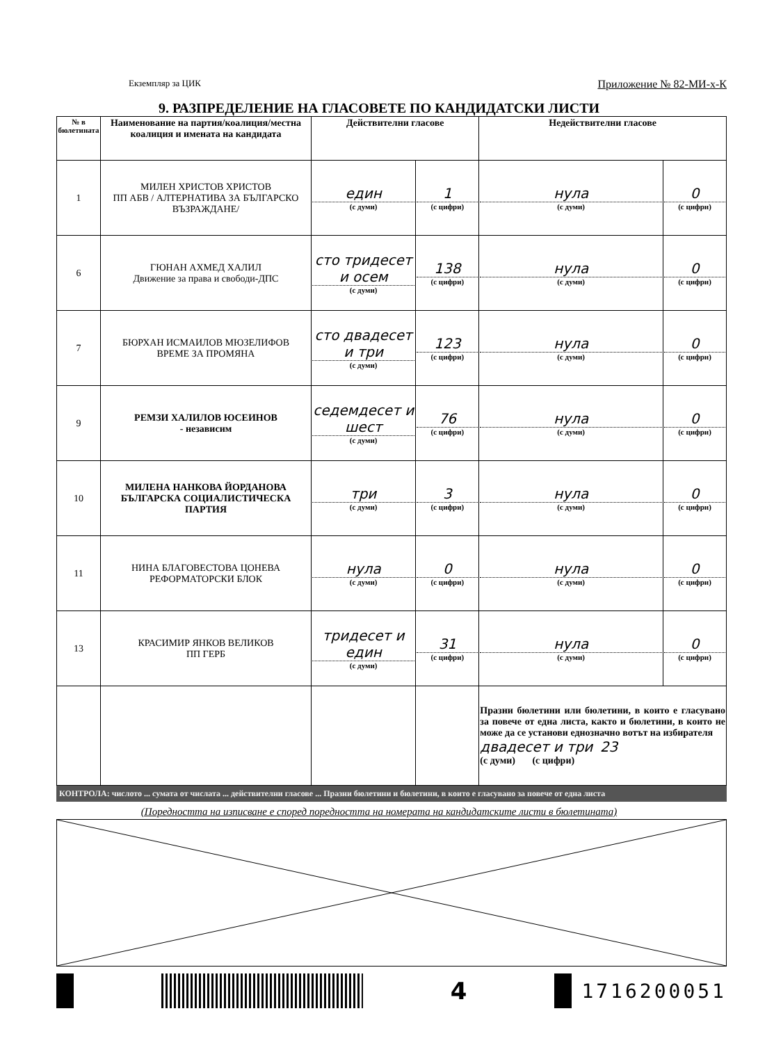Екземпляр за ЦИК Приложение № 82-МИ-х-К
9. РАЗПРЕДЕЛЕНИЕ НА ГЛАСОВЕТЕ ПО КАНДИДАТСКИ ЛИСТИ
| № в бюлетината | Наименование на партия/коалиция/местна коалиция и имената на кандидата | Действителни гласове | | Недействителни гласове | |
| --- | --- | --- | --- | --- | --- |
| 1 | МИЛЕН ХРИСТОВ ХРИСТОВ ПП АБВ / АЛТЕРНАТИВА ЗА БЪЛГАРСКО ВЪЗРАЖДАНЕ/ | един (с думи) | 1 (с цифри) | нула (с думи) | 0 (с цифри) |
| 6 | ГЮНАН АХМЕД ХАЛИЛ Движение за права и свободи-ДПС | сто тридесет и осем (с думи) | 138 (с цифри) | нула (с думи) | 0 (с цифри) |
| 7 | БЮРХАН ИСМАИЛОВ МЮЗЕЛИФОВ ВРЕМЕ ЗА ПРОМЯНА | сто двадесет и три (с думи) | 123 (с цифри) | нула (с думи) | 0 (с цифри) |
| 9 | РЕМЗИ ХАЛИЛОВ ЮСЕИНОВ - независим | седемдесет и шест (с думи) | 76 (с цифри) | нула (с думи) | 0 (с цифри) |
| 10 | МИЛЕНА НАНКОВА ЙОРДАНОВА БЪЛГАРСКА СОЦИАЛИСТИЧЕСКА ПАРТИЯ | три (с думи) | 3 (с цифри) | нула (с думи) | 0 (с цифри) |
| 11 | НИНА БЛАГОВЕСТОВА ЦОНЕВА РЕФОРМАТОРСКИ БЛОК | нула (с думи) | 0 (с цифри) | нула (с думи) | 0 (с цифри) |
| 13 | КРАСИМИР ЯНКОВ ВЕЛИКОВ ПП ГЕРБ | тридесет и един (с думи) | 31 (с цифри) | нула (с думи) | 0 (с цифри) |
| | | | | Празни бюлетини или бюлетини, в които е гласувано за повече от една листа, както и бюлетини, в които не може да се установи еднозначно вотът на избирателя двадесет и три 23 (с думи) (с цифри) | |
КОНТРОЛА: числото ... сумата от числата ... действителни гласове ... Празни бюлетини и бюлетини, в които е гласувано за повече от една листа
(Поредността на изписване е според поредността на номерата на кандидатските листи в бюлетината)
4
1716200051